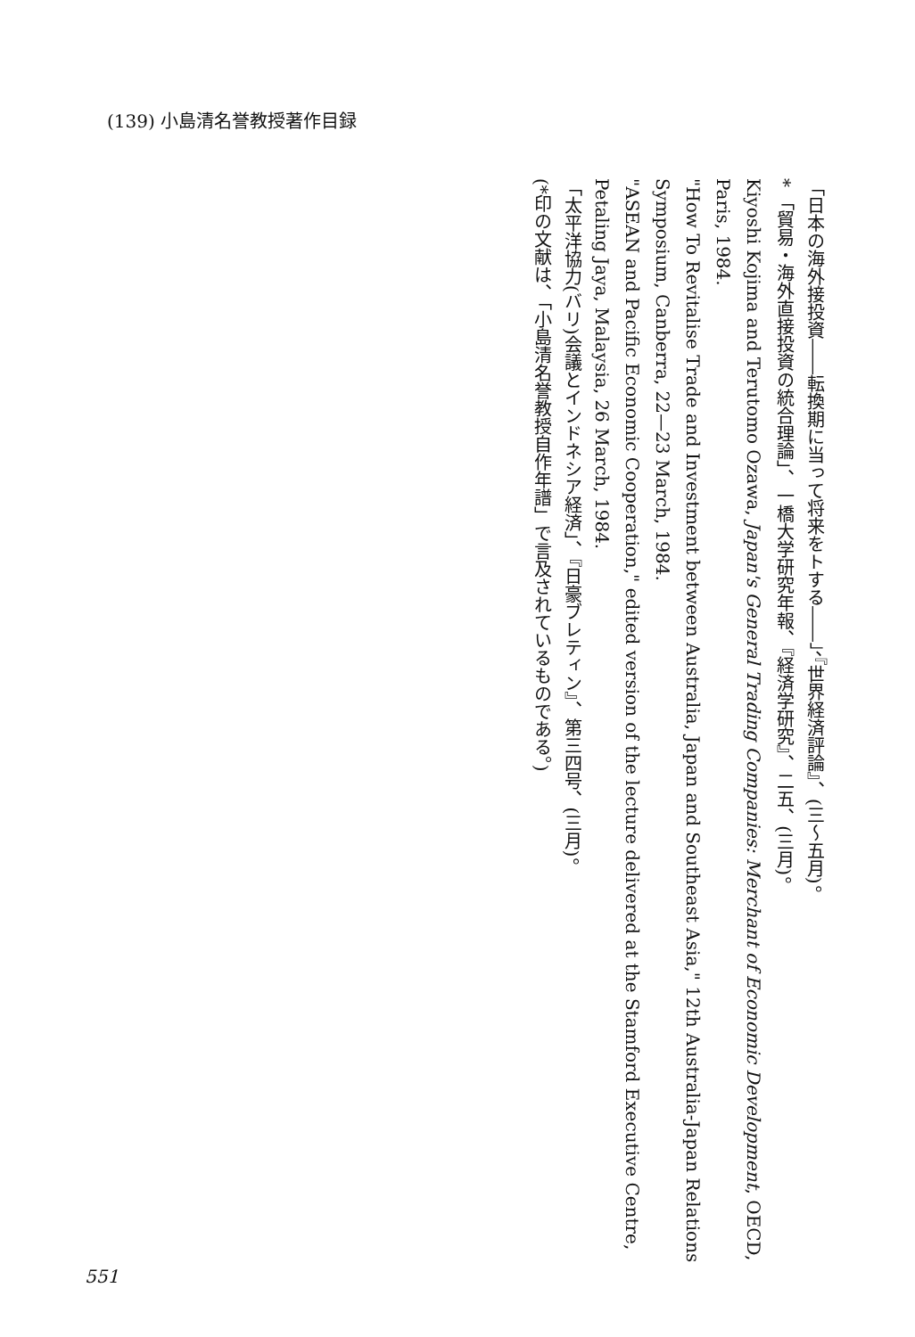(139) 小島清名誉教授著作目録
「日本の海外接投資――転換期に当って将来をトする――」、『世界経済評論』、(三〜五月)。
* 「貿易・海外直接投資の統合理論」、一橋大学研究年報、『経済学研究』、二五、(三月)。
Kiyoshi Kojima and Terutomo Ozawa, Japan's General Trading Companies: Merchant of Economic Development, OECD, Paris, 1984.
"How To Revitalise Trade and Investment between Australia, Japan and Southeast Asia," 12th Australia-Japan Relations Symposium, Canberra, 22—23 March, 1984.
"ASEAN and Pacific Economic Cooperation," edited version of the lecture delivered at the Stamford Executive Centre, Petaling Jaya, Malaysia, 26 March, 1984.
「太平洋協力(バリ)会議とインドネシア経済」、『日豪ブレティン』、第三四号、(三月)。
(*印の文献は、「小島清名誉教授自作年譜」で言及されているものである。)
551